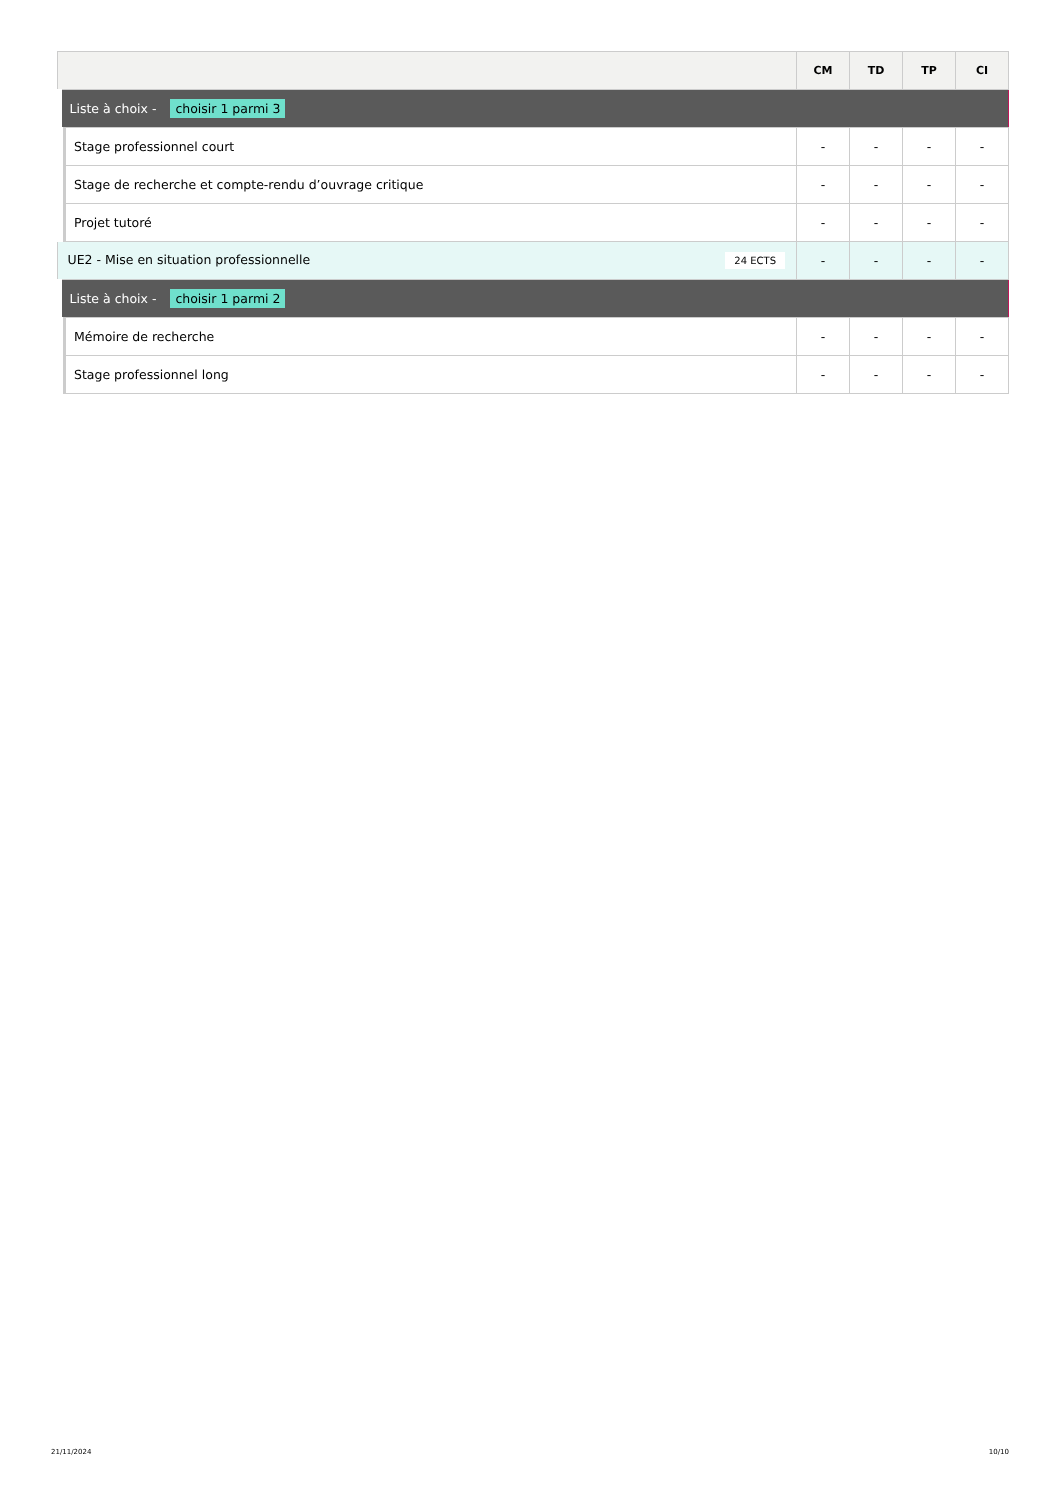| | CM | TD | TP | CI |
| --- | --- | --- | --- | --- |
| Liste à choix - choisir 1 parmi 3 | | | | |
| Stage professionnel court | - | - | - | - |
| Stage de recherche et compte-rendu d’ouvrage critique | - | - | - | - |
| Projet tutoré | - | - | - | - |
| UE2 - Mise en situation professionnelle 24 ECTS | - | - | - | - |
| Liste à choix - choisir 1 parmi 2 | | | | |
| Mémoire de recherche | - | - | - | - |
| Stage professionnel long | - | - | - | - |
21/11/2024 10/10